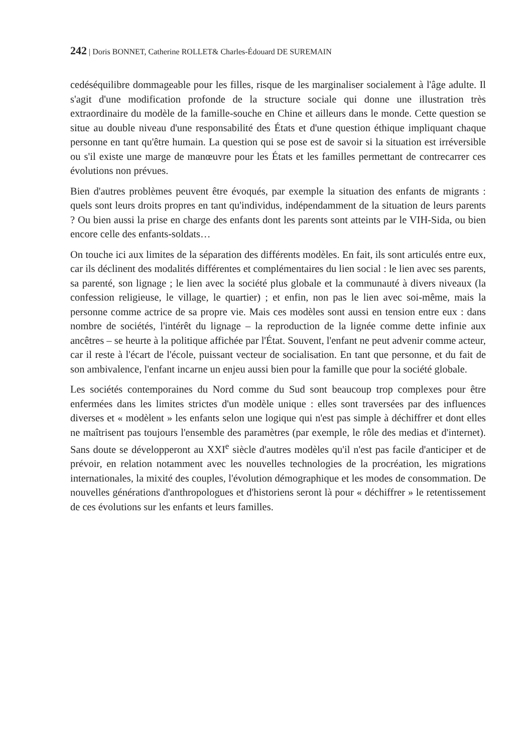242 | Doris BONNET, Catherine ROLLET& Charles-Édouard DE SUREMAIN
cedéséquilibre dommageable pour les filles, risque de les marginaliser socialement à l'âge adulte. Il s'agit d'une modification profonde de la structure sociale qui donne une illustration très extraordinaire du modèle de la famille-souche en Chine et ailleurs dans le monde. Cette question se situe au double niveau d'une responsabilité des États et d'une question éthique impliquant chaque personne en tant qu'être humain. La question qui se pose est de savoir si la situation est irréversible ou s'il existe une marge de manœuvre pour les États et les familles permettant de contrecarrer ces évolutions non prévues.
Bien d'autres problèmes peuvent être évoqués, par exemple la situation des enfants de migrants : quels sont leurs droits propres en tant qu'individus, indépendamment de la situation de leurs parents ? Ou bien aussi la prise en charge des enfants dont les parents sont atteints par le VIH-Sida, ou bien encore celle des enfants-soldats…
On touche ici aux limites de la séparation des différents modèles. En fait, ils sont articulés entre eux, car ils déclinent des modalités différentes et complémentaires du lien social : le lien avec ses parents, sa parenté, son lignage ; le lien avec la société plus globale et la communauté à divers niveaux (la confession religieuse, le village, le quartier) ; et enfin, non pas le lien avec soi-même, mais la personne comme actrice de sa propre vie. Mais ces modèles sont aussi en tension entre eux : dans nombre de sociétés, l'intérêt du lignage – la reproduction de la lignée comme dette infinie aux ancêtres – se heurte à la politique affichée par l'État. Souvent, l'enfant ne peut advenir comme acteur, car il reste à l'écart de l'école, puissant vecteur de socialisation. En tant que personne, et du fait de son ambivalence, l'enfant incarne un enjeu aussi bien pour la famille que pour la société globale.
Les sociétés contemporaines du Nord comme du Sud sont beaucoup trop complexes pour être enfermées dans les limites strictes d'un modèle unique : elles sont traversées par des influences diverses et « modèlent » les enfants selon une logique qui n'est pas simple à déchiffrer et dont elles ne maîtrisent pas toujours l'ensemble des paramètres (par exemple, le rôle des medias et d'internet). Sans doute se développeront au XXI<sup>e</sup> siècle d'autres modèles qu'il n'est pas facile d'anticiper et de prévoir, en relation notamment avec les nouvelles technologies de la procréation, les migrations internationales, la mixité des couples, l'évolution démographique et les modes de consommation. De nouvelles générations d'anthropologues et d'historiens seront là pour « déchiffrer » le retentissement de ces évolutions sur les enfants et leurs familles.